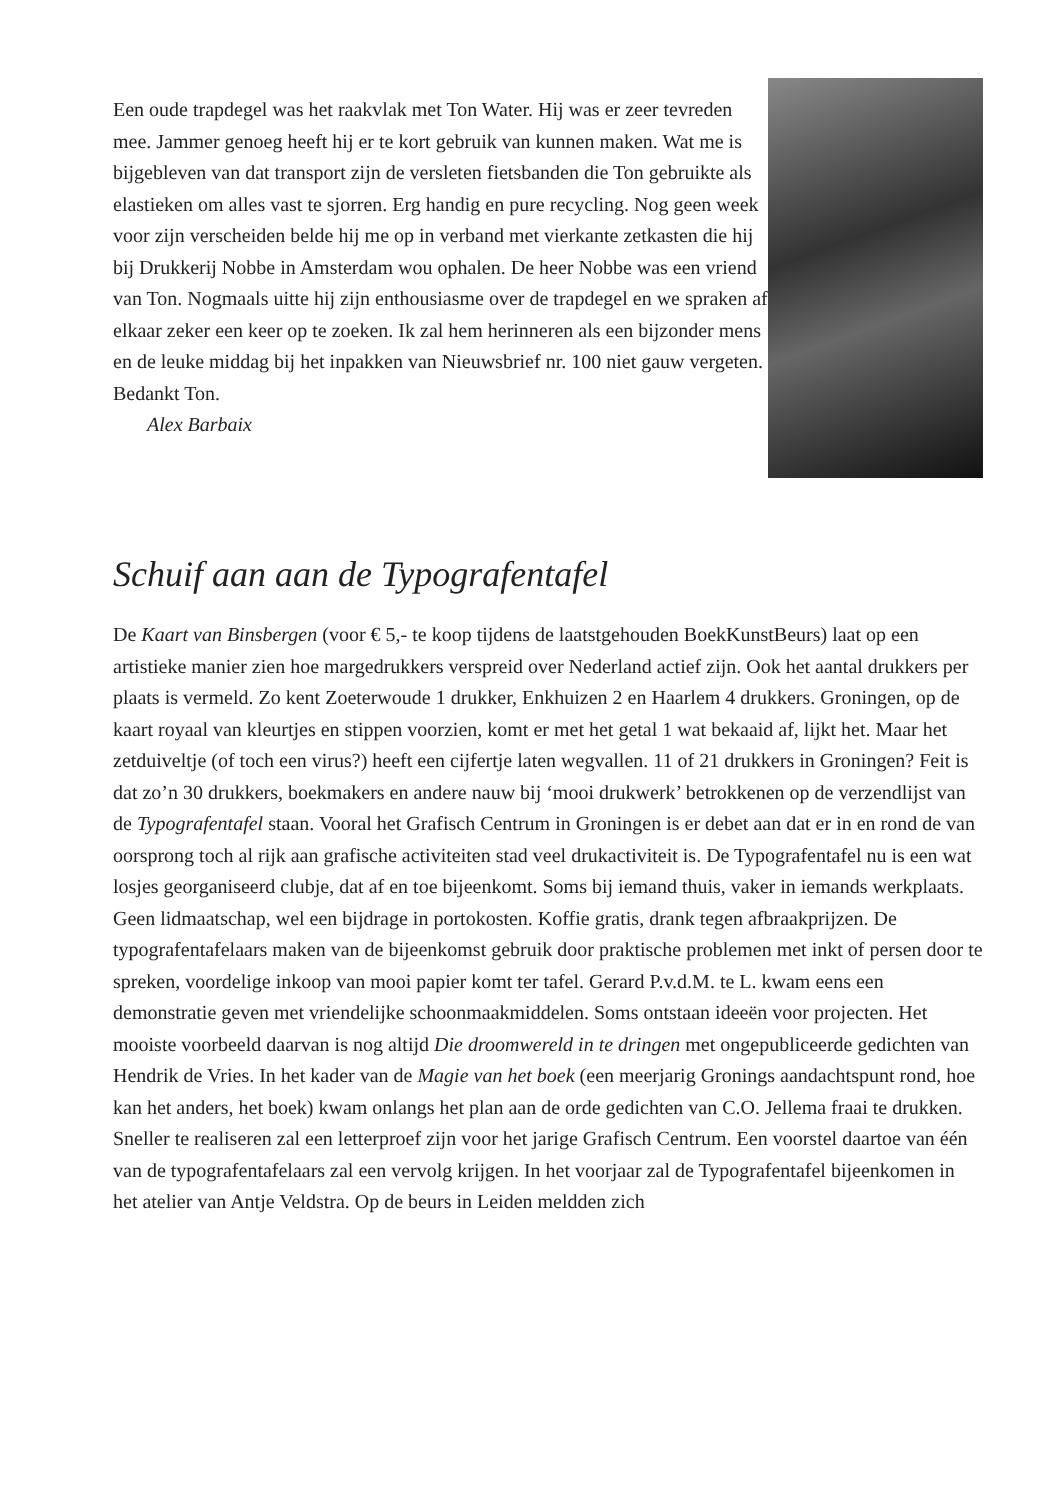Een oude trapdegel was het raakvlak met Ton Water. Hij was er zeer tevreden mee. Jammer genoeg heeft hij er te kort gebruik van kunnen maken. Wat me is bijgebleven van dat transport zijn de versleten fietsbanden die Ton gebruikte als elastieken om alles vast te sjorren. Erg handig en pure recycling. Nog geen week voor zijn verscheiden belde hij me op in verband met vierkante zetkasten die hij bij Drukkerij Nobbe in Amsterdam wou ophalen. De heer Nobbe was een vriend van Ton. Nogmaals uitte hij zijn enthousiasme over de trapdegel en we spraken af elkaar zeker een keer op te zoeken. Ik zal hem herinneren als een bijzonder mens en de leuke middag bij het inpakken van Nieuwsbrief nr. 100 niet gauw vergeten. Bedankt Ton.
Alex Barbaix
Schuif aan aan de Typografentafel
De Kaart van Binsbergen (voor € 5,- te koop tijdens de laatstgehouden BoekKunstBeurs) laat op een artistieke manier zien hoe margedrukkers verspreid over Nederland actief zijn. Ook het aantal drukkers per plaats is vermeld. Zo kent Zoeterwoude 1 drukker, Enkhuizen 2 en Haarlem 4 drukkers. Groningen, op de kaart royaal van kleurtjes en stippen voorzien, komt er met het getal 1 wat bekaaid af, lijkt het. Maar het zetduiveltje (of toch een virus?) heeft een cijfertje laten wegvallen. 11 of 21 drukkers in Groningen? Feit is dat zo’n 30 drukkers, boekmakers en andere nauw bij ‘mooi drukwerk’ betrokkenen op de verzendlijst van de Typografentafel staan. Vooral het Grafisch Centrum in Groningen is er debet aan dat er in en rond de van oorsprong toch al rijk aan grafische activiteiten stad veel drukactiviteit is. De Typografentafel nu is een wat losjes georganiseerd clubje, dat af en toe bijeenkomt. Soms bij iemand thuis, vaker in iemands werkplaats. Geen lidmaatschap, wel een bijdrage in portokosten. Koffie gratis, drank tegen afbraakprijzen. De typografentafelaars maken van de bijeenkomst gebruik door praktische problemen met inkt of persen door te spreken, voordelige inkoop van mooi papier komt ter tafel. Gerard P.v.d.M. te L. kwam eens een demonstratie geven met vriendelijke schoonmaakmiddelen. Soms ontstaan ideeën voor projecten. Het mooiste voorbeeld daarvan is nog altijd Die droomwereld in te dringen met ongepubliceerde gedichten van Hendrik de Vries. In het kader van de Magie van het boek (een meerjarig Gronings aandachtspunt rond, hoe kan het anders, het boek) kwam onlangs het plan aan de orde gedichten van C.O. Jellema fraai te drukken. Sneller te realiseren zal een letterproef zijn voor het jarige Grafisch Centrum. Een voorstel daartoe van één van de typografentafelaars zal een vervolg krijgen. In het voorjaar zal de Typografentafel bijeenkomen in het atelier van Antje Veldstra. Op de beurs in Leiden meldden zich